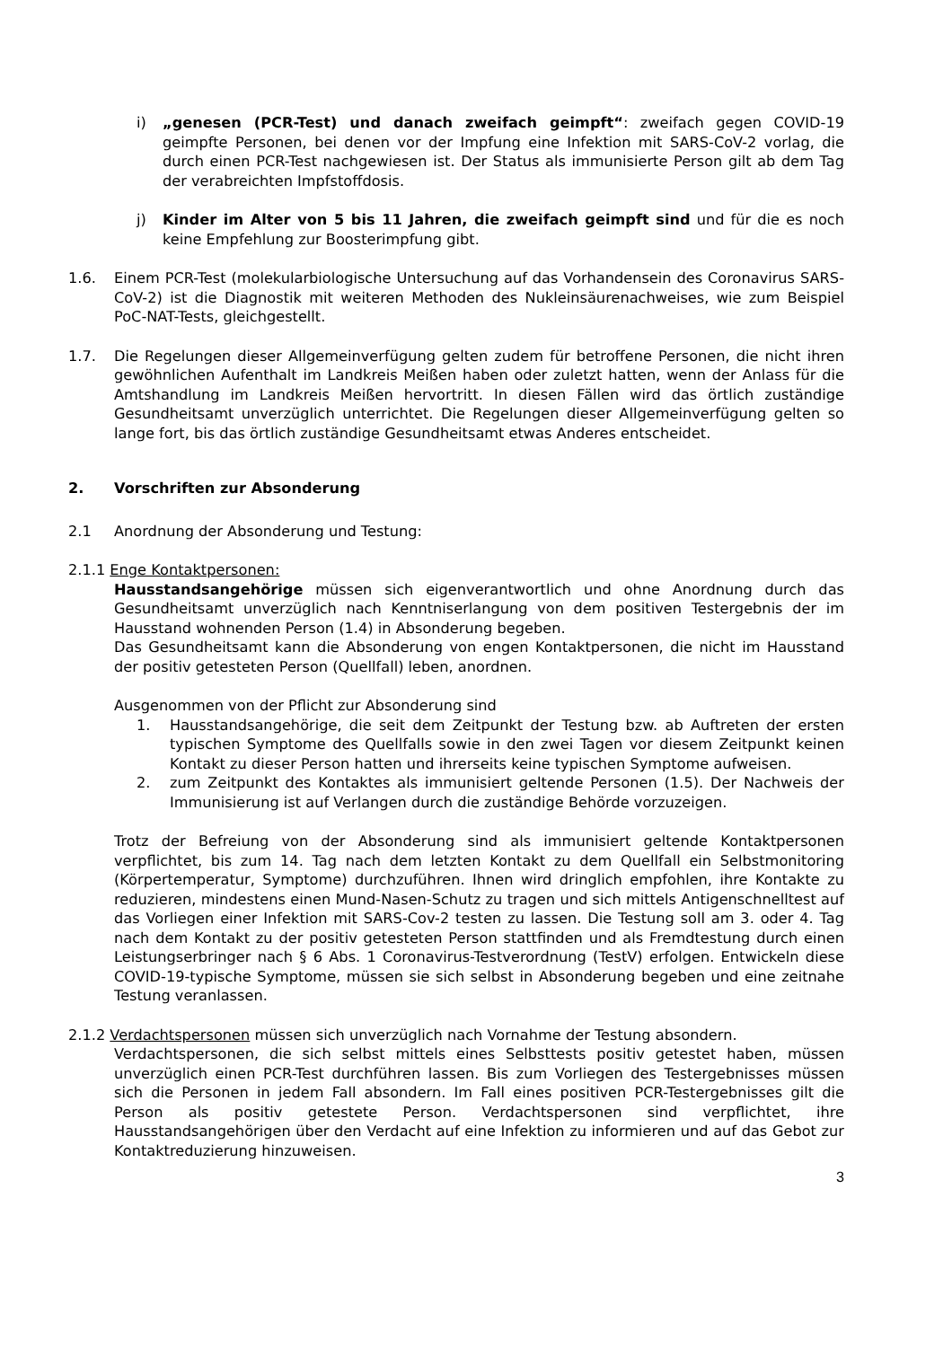i) „genesen (PCR-Test) und danach zweifach geimpft“: zweifach gegen COVID-19 geimpfte Personen, bei denen vor der Impfung eine Infektion mit SARS-CoV-2 vorlag, die durch einen PCR-Test nachgewiesen ist. Der Status als immunisierte Person gilt ab dem Tag der verabreichten Impfstoffdosis.
j) Kinder im Alter von 5 bis 11 Jahren, die zweifach geimpft sind und für die es noch keine Empfehlung zur Boosterimpfung gibt.
1.6. Einem PCR-Test (molekularbiologische Untersuchung auf das Vorhandensein des Coronavirus SARS-CoV-2) ist die Diagnostik mit weiteren Methoden des Nukleinsäurenachweises, wie zum Beispiel PoC-NAT-Tests, gleichgestellt.
1.7. Die Regelungen dieser Allgemeinverfügung gelten zudem für betroffene Personen, die nicht ihren gewöhnlichen Aufenthalt im Landkreis Meißen haben oder zuletzt hatten, wenn der Anlass für die Amtshandlung im Landkreis Meißen hervortritt. In diesen Fällen wird das örtlich zuständige Gesundheitsamt unverzüglich unterrichtet. Die Regelungen dieser Allgemeinverfügung gelten so lange fort, bis das örtlich zuständige Gesundheitsamt etwas Anderes entscheidet.
2. Vorschriften zur Absonderung
2.1 Anordnung der Absonderung und Testung:
2.1.1 Enge Kontaktpersonen:
Hausstandsangehörige müssen sich eigenverantwortlich und ohne Anordnung durch das Gesundheitsamt unverzüglich nach Kenntniserlangung von dem positiven Testergebnis der im Hausstand wohnenden Person (1.4) in Absonderung begeben.
Das Gesundheitsamt kann die Absonderung von engen Kontaktpersonen, die nicht im Hausstand der positiv getesteten Person (Quellfall) leben, anordnen.
Ausgenommen von der Pflicht zur Absonderung sind
1. Hausstandsangehörige, die seit dem Zeitpunkt der Testung bzw. ab Auftreten der ersten typischen Symptome des Quellfalls sowie in den zwei Tagen vor diesem Zeitpunkt keinen Kontakt zu dieser Person hatten und ihrerseits keine typischen Symptome aufweisen.
2. zum Zeitpunkt des Kontaktes als immunisiert geltende Personen (1.5). Der Nachweis der Immunisierung ist auf Verlangen durch die zuständige Behörde vorzuzeigen.
Trotz der Befreiung von der Absonderung sind als immunisiert geltende Kontaktpersonen verpflichtet, bis zum 14. Tag nach dem letzten Kontakt zu dem Quellfall ein Selbstmonitoring (Körpertemperatur, Symptome) durchzuführen. Ihnen wird dringlich empfohlen, ihre Kontakte zu reduzieren, mindestens einen Mund-Nasen-Schutz zu tragen und sich mittels Antigenschnelltest auf das Vorliegen einer Infektion mit SARS-Cov-2 testen zu lassen. Die Testung soll am 3. oder 4. Tag nach dem Kontakt zu der positiv getesteten Person stattfinden und als Fremdtestung durch einen Leistungserbringer nach § 6 Abs. 1 Coronavirus-Testverordnung (TestV) erfolgen. Entwickeln diese COVID-19-typische Symptome, müssen sie sich selbst in Absonderung begeben und eine zeitnahe Testung veranlassen.
2.1.2 Verdachtspersonen müssen sich unverzüglich nach Vornahme der Testung absondern.
Verdachtspersonen, die sich selbst mittels eines Selbsttests positiv getestet haben, müssen unverzüglich einen PCR-Test durchführen lassen. Bis zum Vorliegen des Testergebnisses müssen sich die Personen in jedem Fall absondern. Im Fall eines positiven PCR-Testergebnisses gilt die Person als positiv getestete Person. Verdachtspersonen sind verpflichtet, ihre Hausstandsangehörigen über den Verdacht auf eine Infektion zu informieren und auf das Gebot zur Kontaktreduzierung hinzuweisen.
3